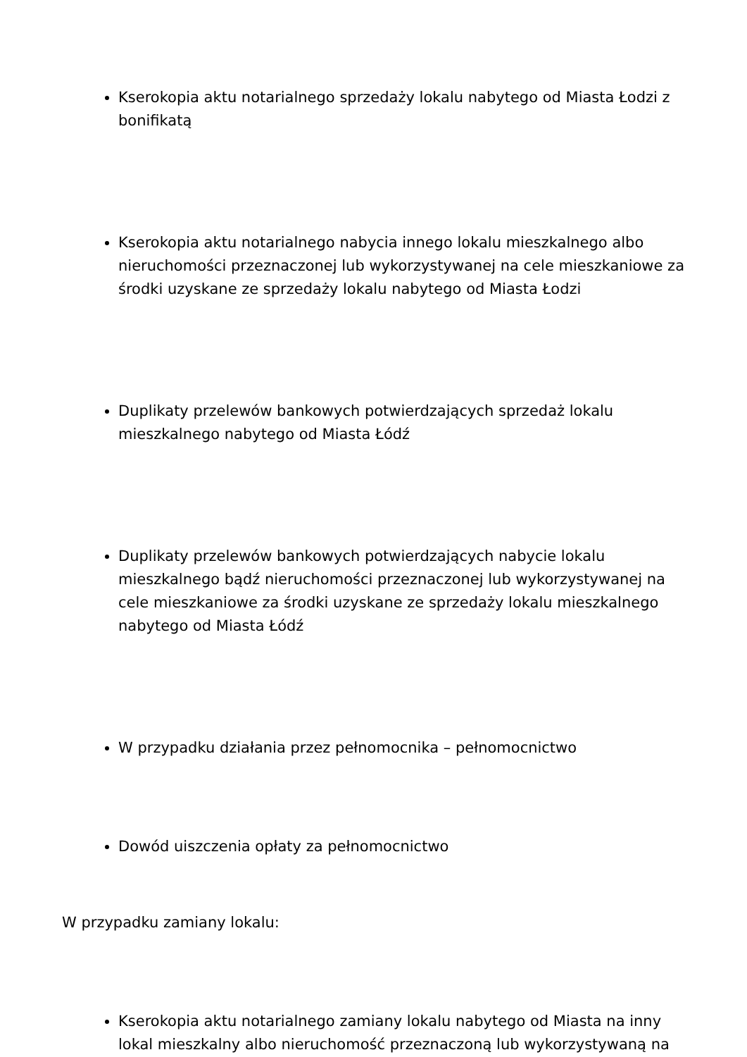Kserokopia aktu notarialnego sprzedaży lokalu nabytego od Miasta Łodzi z bonifikatą
Kserokopia aktu notarialnego nabycia innego lokalu mieszkalnego albo nieruchomości przeznaczonej lub wykorzystywanej na cele mieszkaniowe za środki uzyskane ze sprzedaży lokalu nabytego od Miasta Łodzi
Duplikaty przelewów bankowych potwierdzających sprzedaż lokalu mieszkalnego nabytego od Miasta Łódź
Duplikaty przelewów bankowych potwierdzających nabycie lokalu mieszkalnego bądź nieruchomości przeznaczonej lub wykorzystywanej na cele mieszkaniowe za środki uzyskane ze sprzedaży lokalu mieszkalnego nabytego od Miasta Łódź
W przypadku działania przez pełnomocnika – pełnomocnictwo
Dowód uiszczenia opłaty za pełnomocnictwo
W przypadku zamiany lokalu:
Kserokopia aktu notarialnego zamiany lokalu nabytego od Miasta na inny lokal mieszkalny albo nieruchomość przeznaczoną lub wykorzystywaną na